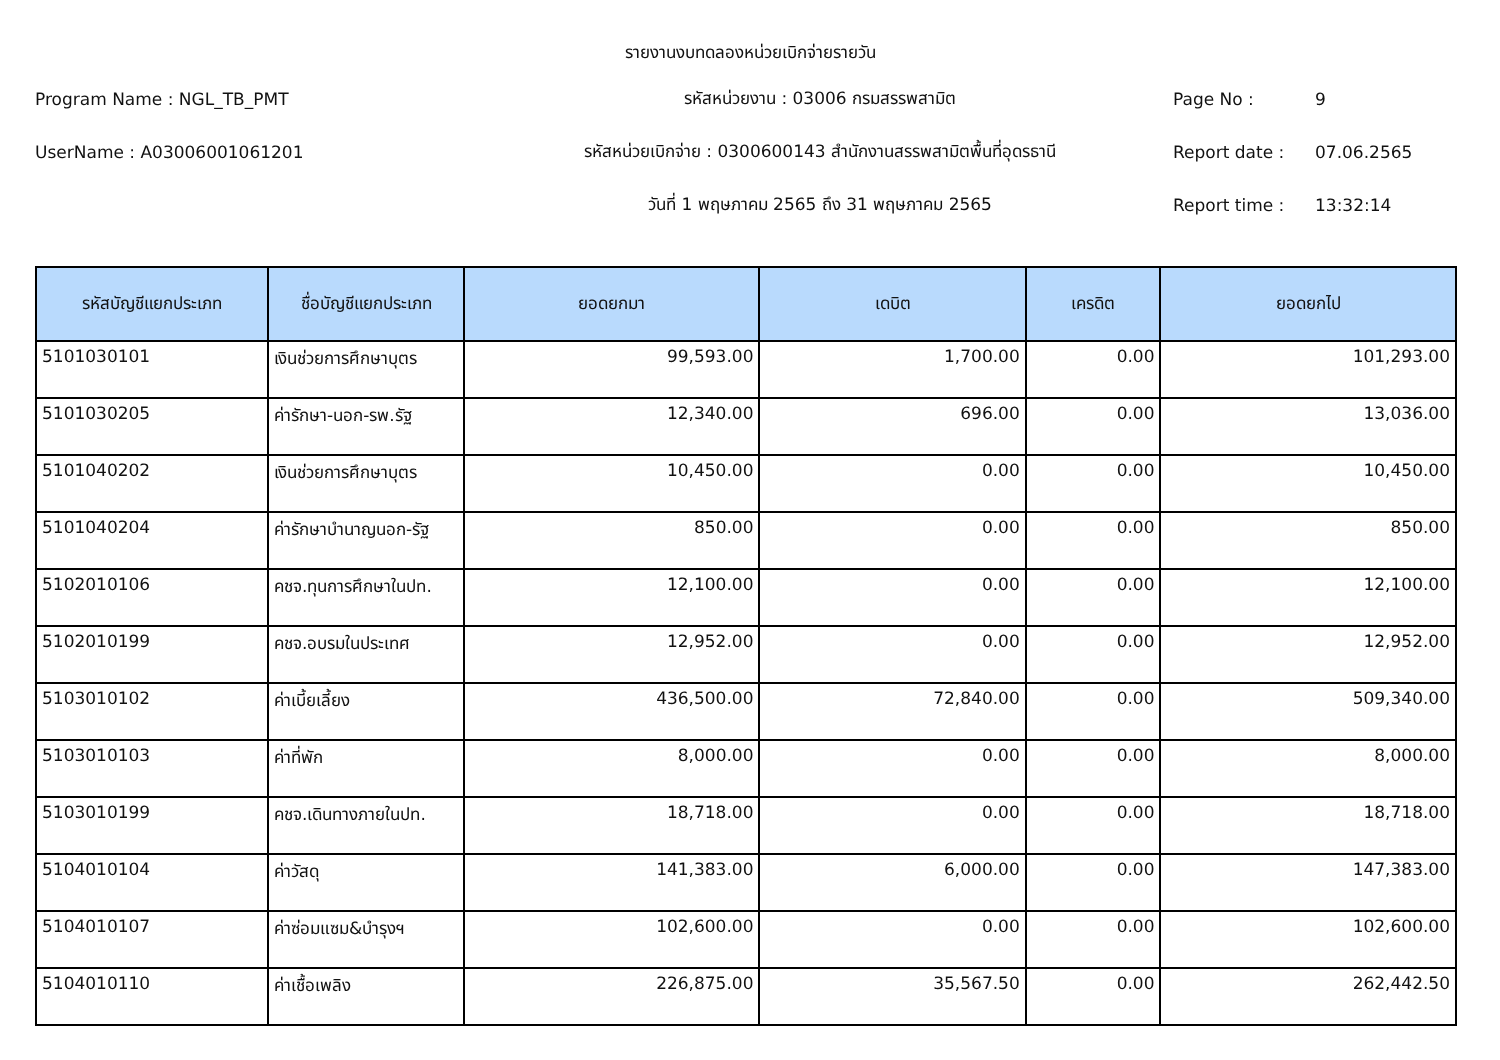รายงานงบทดลองหน่วยเบิกจ่ายรายวัน
Program Name : NGL_TB_PMT รหัสหน่วยงาน : 03006 กรมสรรพสามิต Page No : 9
UserName : A03006001061201
รหัสหน่วยเบิกจ่าย : 0300600143 สำนักงานสรรพสามิตพื้นที่อุดรธานี
Report date : 07.06.2565
วันที่ 1 พฤษภาคม 2565 ถึง 31 พฤษภาคม 2565 Report time : 13:32:14
| รหัสบัญชีแยกประเภท | ชื่อบัญชีแยกประเภท | ยอดยกมา | เดบิต | เครดิต | ยอดยกไป |
| --- | --- | --- | --- | --- | --- |
| 5101030101 | เงินช่วยการศึกษาบุตร | 99,593.00 | 1,700.00 | 0.00 | 101,293.00 |
| 5101030205 | ค่ารักษา-นอก-รพ.รัฐ | 12,340.00 | 696.00 | 0.00 | 13,036.00 |
| 5101040202 | เงินช่วยการศึกษาบุตร | 10,450.00 | 0.00 | 0.00 | 10,450.00 |
| 5101040204 | ค่ารักษาบำนาญนอก-รัฐ | 850.00 | 0.00 | 0.00 | 850.00 |
| 5102010106 | คชจ.ทุนการศึกษาในปท. | 12,100.00 | 0.00 | 0.00 | 12,100.00 |
| 5102010199 | คชจ.อบรมในประเทศ | 12,952.00 | 0.00 | 0.00 | 12,952.00 |
| 5103010102 | ค่าเบี้ยเลี้ยง | 436,500.00 | 72,840.00 | 0.00 | 509,340.00 |
| 5103010103 | ค่าที่พัก | 8,000.00 | 0.00 | 0.00 | 8,000.00 |
| 5103010199 | คชจ.เดินทางภายในปท. | 18,718.00 | 0.00 | 0.00 | 18,718.00 |
| 5104010104 | ค่าวัสดุ | 141,383.00 | 6,000.00 | 0.00 | 147,383.00 |
| 5104010107 | ค่าซ่อมแซม&บำรุงฯ | 102,600.00 | 0.00 | 0.00 | 102,600.00 |
| 5104010110 | ค่าเชื้อเพลิง | 226,875.00 | 35,567.50 | 0.00 | 262,442.50 |